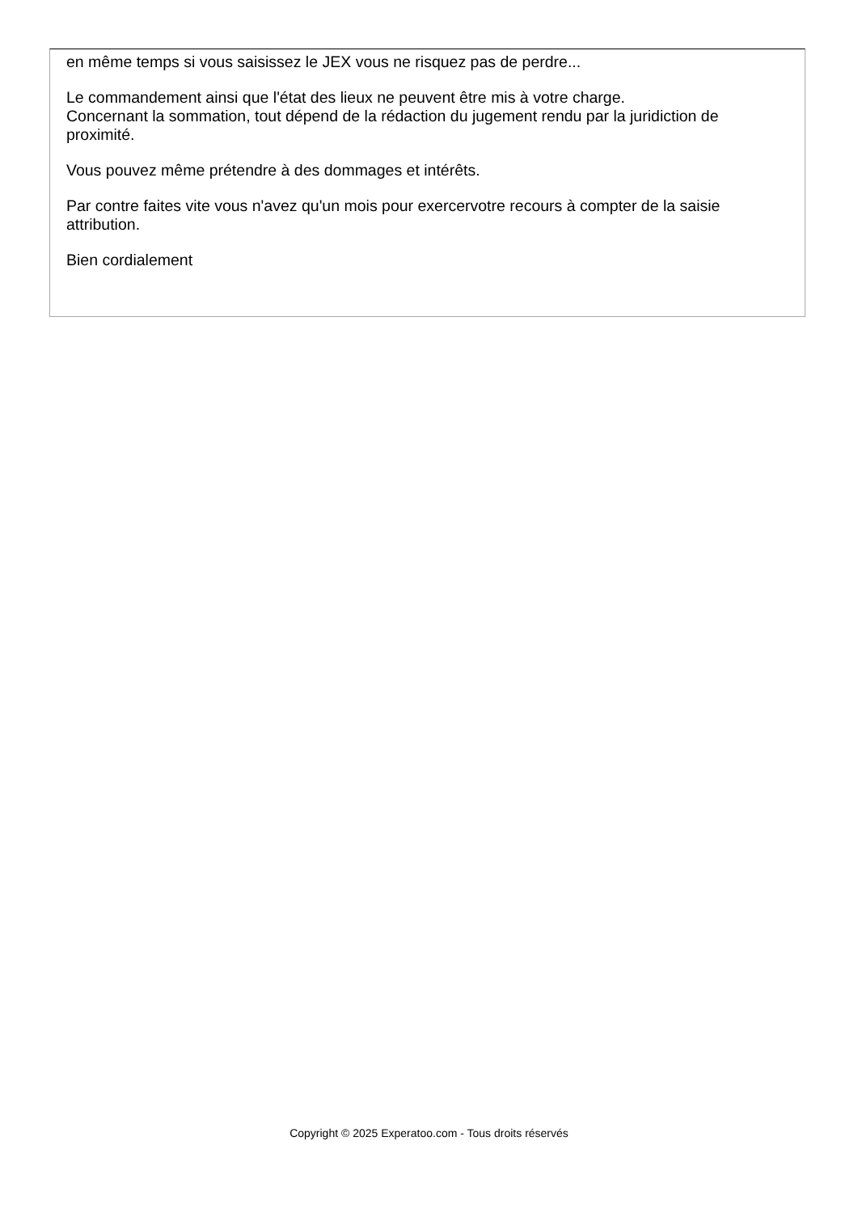en même temps si vous saisissez le JEX vous ne risquez pas de perdre...
Le commandement ainsi que l'état des lieux ne peuvent être mis à votre charge.
Concernant la sommation, tout dépend de la rédaction du jugement rendu par la juridiction de proximité.
Vous pouvez même prétendre à des dommages et intérêts.
Par contre faites vite vous n'avez qu'un mois pour exercervotre recours à compter de la saisie attribution.
Bien cordialement
Copyright © 2025 Experatoo.com - Tous droits réservés